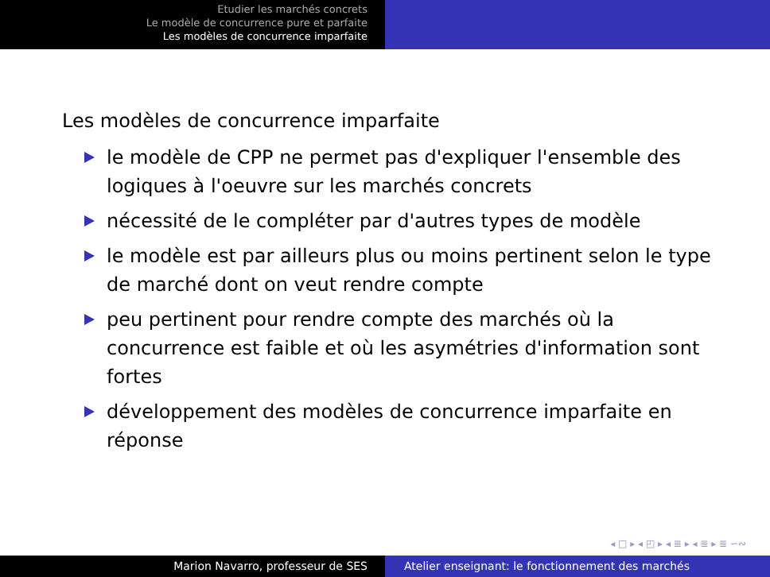Etudier les marchés concrets
Le modèle de concurrence pure et parfaite
Les modèles de concurrence imparfaite
Les modèles de concurrence imparfaite
le modèle de CPP ne permet pas d'expliquer l'ensemble des logiques à l'oeuvre sur les marchés concrets
nécessité de le compléter par d'autres types de modèle
le modèle est par ailleurs plus ou moins pertinent selon le type de marché dont on veut rendre compte
peu pertinent pour rendre compte des marchés où la concurrence est faible et où les asymétries d'information sont fortes
développement des modèles de concurrence imparfaite en réponse
◂ □ ▸ ◂ ◰ ▸ ◂ ≣ ▸ ◂ ≣ ▸ ≣ ∽∾
Marion Navarro, professeur de SES Atelier enseignant: le fonctionnement des marchés